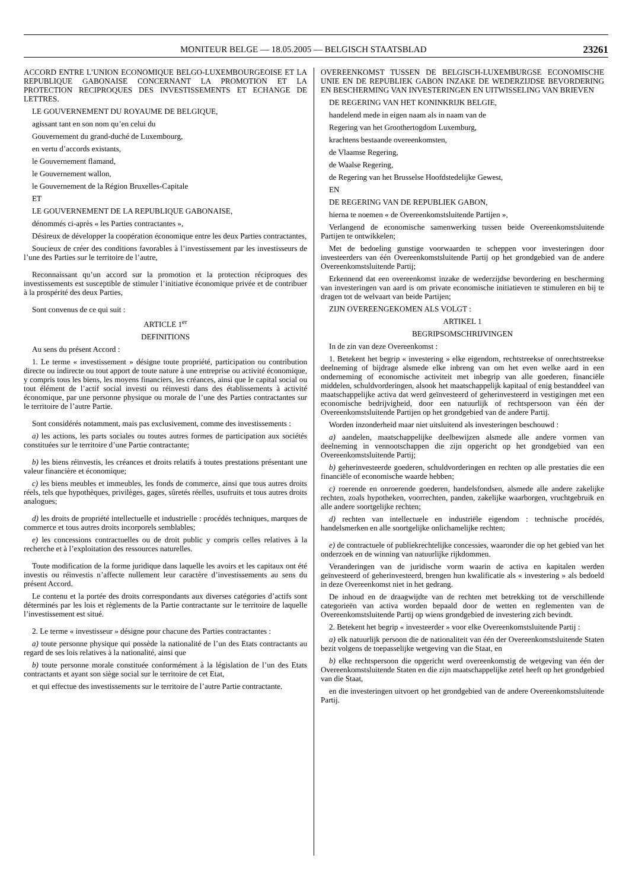MONITEUR BELGE — 18.05.2005 — BELGISCH STAATSBLAD 23261
ACCORD ENTRE L’UNION ECONOMIQUE BELGO-LUXEMBOURGEOISE ET LA REPUBLIQUE GABONAISE CONCERNANT LA PROMOTION ET LA PROTECTION RECIPROQUES DES INVESTISSEMENTS ET ECHANGE DE LETTRES.
LE GOUVERNEMENT DU ROYAUME DE BELGIQUE,
agissant tant en son nom qu’en celui du
Gouvernement du grand-duché de Luxembourg,
en vertu d’accords existants,
le Gouvernement flamand,
le Gouvernement wallon,
le Gouvernement de la Région Bruxelles-Capitale
ET
LE GOUVERNEMENT DE LA REPUBLIQUE GABONAISE,
dénommés ci-après « les Parties contractantes »,
Désireux de développer la coopération économique entre les deux Parties contractantes,
Soucieux de créer des conditions favorables à l’investissement par les investisseurs de l’une des Parties sur le territoire de l’autre,
Reconnaissant qu’un accord sur la promotion et la protection réciproques des investissements est susceptible de stimuler l’initiative économique privée et de contribuer à la prospérité des deux Parties,
Sont convenus de ce qui suit :
ARTICLE 1<sup>er</sup>
DEFINITIONS
Au sens du présent Accord :
1. Le terme « investissement » désigne toute propriété, participation ou contribution directe ou indirecte ou tout apport de toute nature à une entreprise ou activité économique, y compris tous les biens, les moyens financiers, les créances, ainsi que le capital social ou tout élément de l’actif social investi ou réinvesti dans des établissements à activité économique, par une personne physique ou morale de l’une des Parties contractantes sur le territoire de l’autre Partie.
Sont considérés notamment, mais pas exclusivement, comme des investissements :
a) les actions, les parts sociales ou toutes autres formes de participation aux sociétés constituées sur le territoire d’une Partie contractante;
b) les biens réinvestis, les créances et droits relatifs à toutes prestations présentant une valeur financière et économique;
c) les biens meubles et immeubles, les fonds de commerce, ainsi que tous autres droits réels, tels que hypothèques, privilèges, gages, sûretés réelles, usufruits et tous autres droits analogues;
d) les droits de propriété intellectuelle et industrielle : procédés techniques, marques de commerce et tous autres droits incorporels semblables;
e) les concessions contractuelles ou de droit public y compris celles relatives à la recherche et à l’exploitation des ressources naturelles.
Toute modification de la forme juridique dans laquelle les avoirs et les capitaux ont été investis ou réinvestis n’affecte nullement leur caractère d’investissements au sens du présent Accord.
Le contenu et la portée des droits correspondants aux diverses catégories d’actifs sont déterminés par les lois et règlements de la Partie contractante sur le territoire de laquelle l’investissement est situé.
2. Le terme « investisseur » désigne pour chacune des Parties contractantes :
a) toute personne physique qui possède la nationalité de l’un des Etats contractants au regard de ses lois relatives à la nationalité, ainsi que
b) toute personne morale constituée conformément à la législation de l’un des Etats contractants et ayant son siège social sur le territoire de cet Etat,
et qui effectue des investissements sur le territoire de l’autre Partie contractante.
OVEREENKOMST TUSSEN DE BELGISCH-LUXEMBURGSE ECONOMISCHE UNIE EN DE REPUBLIEK GABON INZAKE DE WEDERZIJDSE BEVORDERING EN BESCHERMING VAN INVESTERINGEN EN UITWISSELING VAN BRIEVEN
DE REGERING VAN HET KONINKRIJK BELGIE,
handelend mede in eigen naam als in naam van de
Regering van het Groothertogdom Luxemburg,
krachtens bestaande overeenkomsten,
de Vlaamse Regering,
de Waalse Regering,
de Regering van het Brusselse Hoofdstedelijke Gewest,
EN
DE REGERING VAN DE REPUBLIEK GABON,
hierna te noemen « de Overeenkomstsluitende Partijen »,
Verlangend de economische samenwerking tussen beide Overeenkomstsluitende Partijen te ontwikkelen;
Met de bedoeling gunstige voorwaarden te scheppen voor investeringen door investeerders van één Overeenkomstsluitende Partij op het grondgebied van de andere Overeenkomstsluitende Partij;
Erkennend dat een overeenkomst inzake de wederzijdse bevordering en bescherming van investeringen van aard is om private economische initiatieven te stimuleren en bij te dragen tot de welvaart van beide Partijen;
ZIJN OVEREENGEKOMEN ALS VOLGT :
ARTIKEL 1
BEGRIPSOMSCHRIJVINGEN
In de zin van deze Overeenkomst :
1. Betekent het begrip « investering » elke eigendom, rechtstreekse of onrechtstreekse deelneming of bijdrage alsmede elke inbreng van om het even welke aard in een onderneming of economische activiteit met inbegrip van alle goederen, financiële middelen, schuldvorderingen, alsook het maatschappelijk kapitaal of enig bestanddeel van maatschappelijke activa dat werd geïnvesteerd of geherinvesteerd in vestigingen met een economische bedrijvigheid, door een natuurlijk of rechtspersoon van één der Overeenkomstsluitende Partijen op het grondgebied van de andere Partij.
Worden inzonderheid maar niet uitsluitend als investeringen beschouwd :
a) aandelen, maatschappelijke deelbewijzen alsmede alle andere vormen van deelneming in vennootschappen die zijn opgericht op het grondgebied van een Overeenkomstsluitende Partij;
b) geherinvesteerde goederen, schuldvorderingen en rechten op alle prestaties die een financiële of economische waarde hebben;
c) roerende en onroerende goederen, handelsfondsen, alsmede alle andere zakelijke rechten, zoals hypotheken, voorrechten, panden, zakelijke waarborgen, vruchtgebruik en alle andere soortgelijke rechten;
d) rechten van intellectuele en industriële eigendom : technische procédés, handelsmerken en alle soortgelijke onlichamelijke rechten;
e) de contractuele of publiekrechtelijke concessies, waaronder die op het gebied van het onderzoek en de winning van natuurlijke rijkdommen.
Veranderingen van de juridische vorm waarin de activa en kapitalen werden geïnvesteerd of geherinvesteerd, brengen hun kwalificatie als « investering » als bedoeld in deze Overeenkomst niet in het gedrang.
De inhoud en de draagwijdte van de rechten met betrekking tot de verschillende categorieën van activa worden bepaald door de wetten en reglementen van de Overeenkomstsluitende Partij op wiens grondgebied de investering zich bevindt.
2. Betekent het begrip « investeerder » voor elke Overeenkomstsluitende Partij :
a) elk natuurlijk persoon die de nationaliteit van één der Overeenkomstsluitende Staten bezit volgens de toepasselijke wetgeving van die Staat, en
b) elke rechtspersoon die opgericht werd overeenkomstig de wetgeving van één der Overeenkomstsluitende Staten en die zijn maatschappelijke zetel heeft op het grondgebied van die Staat,
en die investeringen uitvoert op het grondgebied van de andere Overeenkomstsluitende Partij.